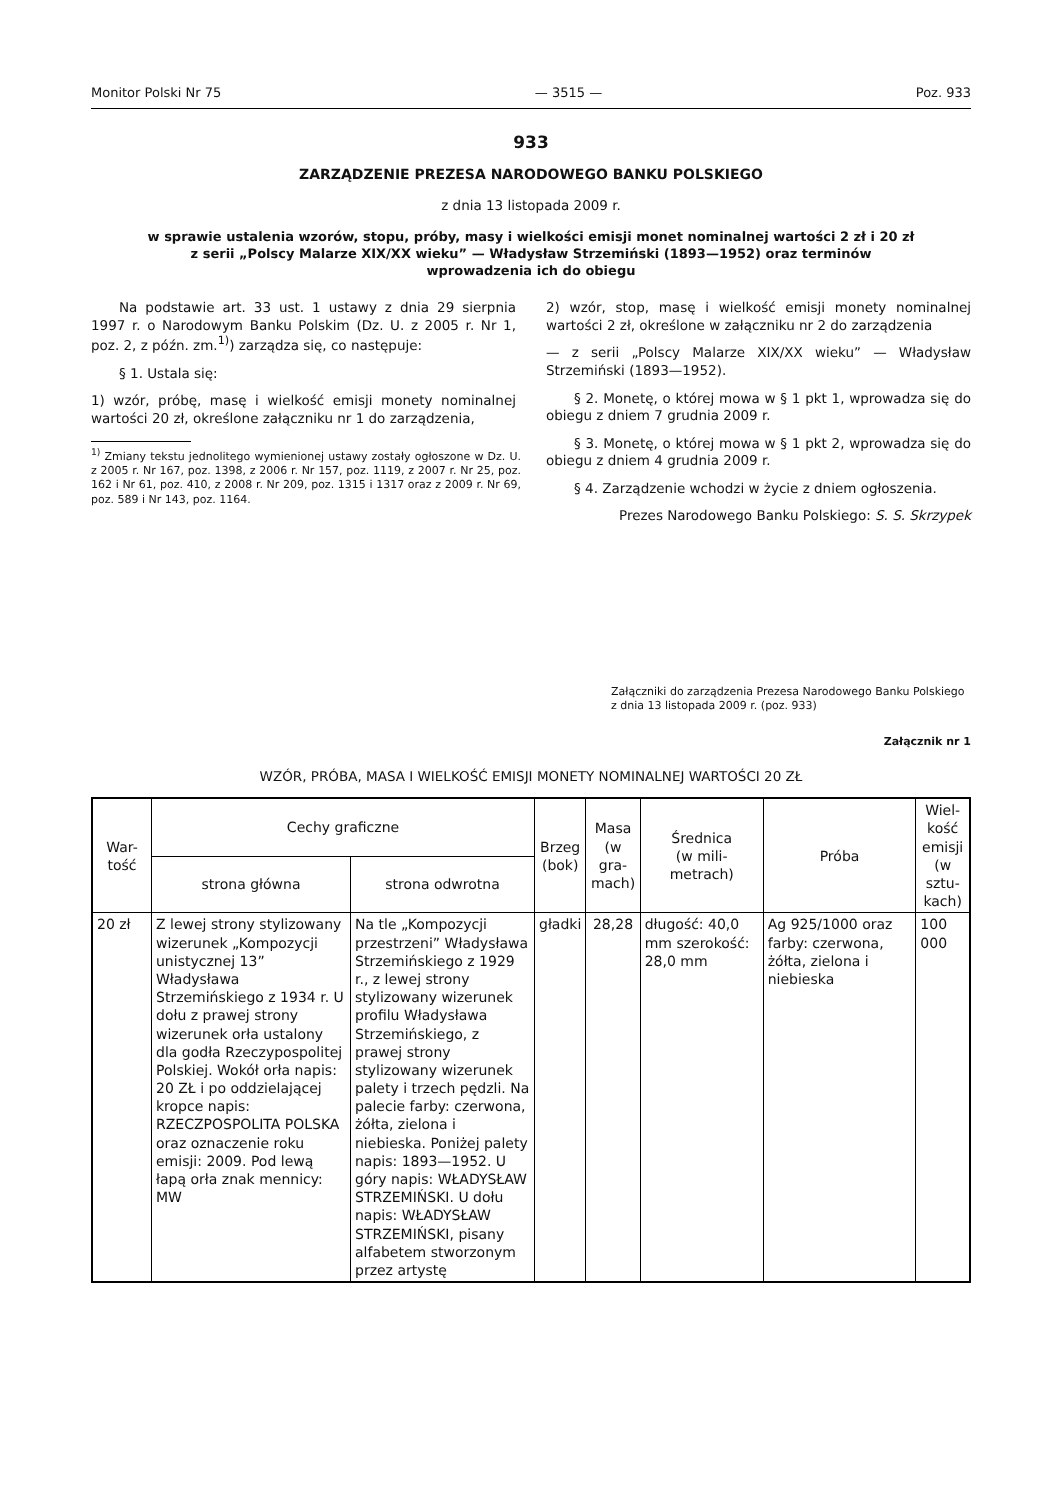Monitor Polski Nr 75 — 3515 — Poz. 933
933
ZARZĄDZENIE PREZESA NARODOWEGO BANKU POLSKIEGO
z dnia 13 listopada 2009 r.
w sprawie ustalenia wzorów, stopu, próby, masy i wielkości emisji monet nominalnej wartości 2 zł i 20 zł
z serii „Polscy Malarze XIX/XX wieku” — Władysław Strzemiński (1893—1952) oraz terminów
wprowadzenia ich do obiegu
Na podstawie art. 33 ust. 1 ustawy z dnia 29 sierpnia 1997 r. o Narodowym Banku Polskim (Dz. U. z 2005 r. Nr 1, poz. 2, z późn. zm.<sup>1)</sup>) zarządza się, co następuje:
§ 1. Ustala się:
1) wzór, próbę, masę i wielkość emisji monety nominalnej wartości 20 zł, określone załączniku nr 1 do zarządzenia,
<sup>1)</sup> Zmiany tekstu jednolitego wymienionej ustawy zostały ogłoszone w Dz. U. z 2005 r. Nr 167, poz. 1398, z 2006 r. Nr 157, poz. 1119, z 2007 r. Nr 25, poz. 162 i Nr 61, poz. 410, z 2008 r. Nr 209, poz. 1315 i 1317 oraz z 2009 r. Nr 69, poz. 589 i Nr 143, poz. 1164.
2) wzór, stop, masę i wielkość emisji monety nominalnej wartości 2 zł, określone w załączniku nr 2 do zarządzenia
— z serii „Polscy Malarze XIX/XX wieku” — Władysław Strzemiński (1893—1952).
§ 2. Monetę, o której mowa w § 1 pkt 1, wprowadza się do obiegu z dniem 7 grudnia 2009 r.
§ 3. Monetę, o której mowa w § 1 pkt 2, wprowadza się do obiegu z dniem 4 grudnia 2009 r.
§ 4. Zarządzenie wchodzi w życie z dniem ogłoszenia.
Prezes Narodowego Banku Polskiego: S. S. Skrzypek
Załączniki do zarządzenia Prezesa Narodowego Banku Polskiego z dnia 13 listopada 2009 r. (poz. 933)
Załącznik nr 1
WZÓR, PRÓBA, MASA I WIELKOŚĆ EMISJI MONETY NOMINALNEJ WARTOŚCI 20 ZŁ
| War- tość | Cechy graficzne | | Brzeg (bok) | Masa (w gra- mach) | Średnica (w mili- metrach) | Próba | Wiel- kość emisji (w sztu- kach) |
| --- | --- | --- | --- | --- | --- | --- | --- |
| | strona główna | strona odwrotna | | | | | |
| 20 zł | Z lewej strony stylizowany wizerunek „Kompozycji unistycznej 13” Władysława Strzemińskiego z 1934 r. U dołu z prawej strony wizerunek orła ustalony dla godła Rzeczypospolitej Polskiej. Wokół orła napis: 20 ZŁ i po oddzielającej kropce napis: RZECZPOSPOLITA POLSKA oraz oznaczenie roku emisji: 2009. Pod lewą łapą orła znak mennicy: MW | Na tle „Kompozycji przestrzeni” Władysława Strzemińskiego z 1929 r., z lewej strony stylizowany wizerunek profilu Władysława Strzemińskiego, z prawej strony stylizowany wizerunek palety i trzech pędzli. Na palecie farby: czerwona, żółta, zielona i niebieska. Poniżej palety napis: 1893—1952. U góry napis: WŁADYSŁAW STRZEMIŃSKI. U dołu napis: WŁADYSŁAW STRZEMIŃSKI, pisany alfabetem stworzonym przez artystę | gładki | 28,28 | długość: 40,0 mm szerokość: 28,0 mm | Ag 925/1000 oraz farby: czerwona, żółta, zielona i niebieska | 100 000 |